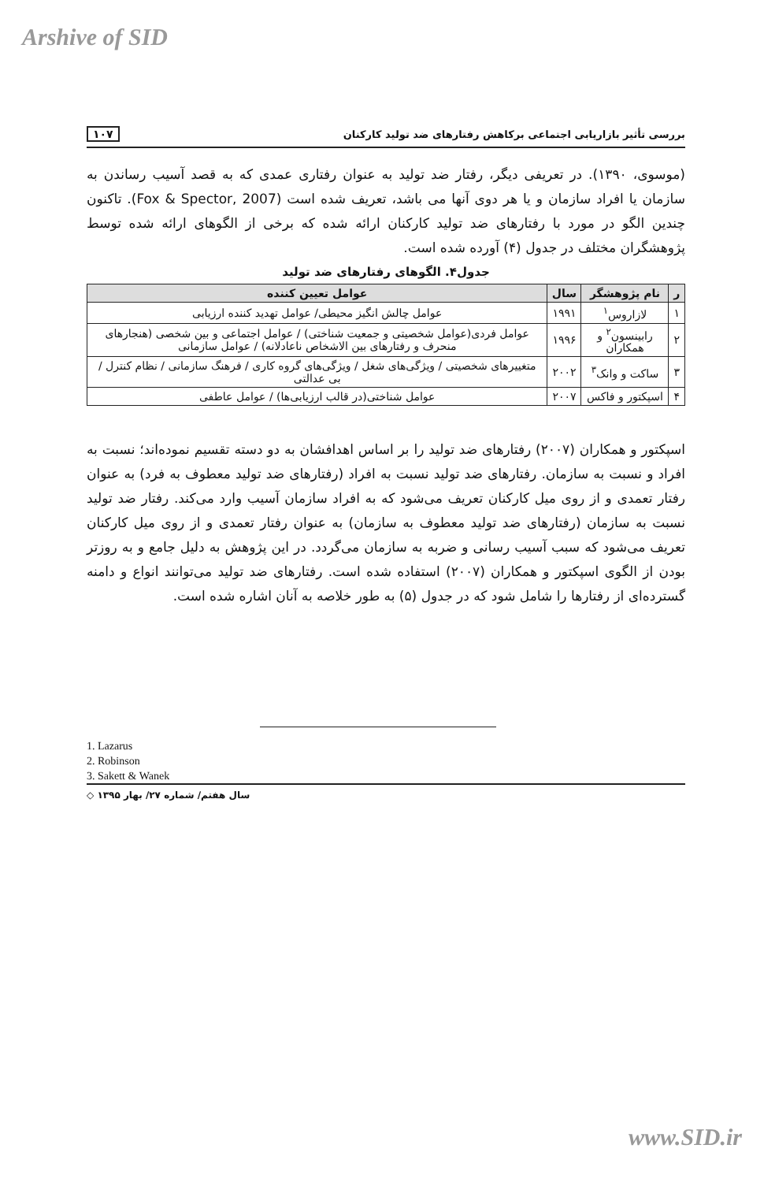Arshive of SID
بررسی تأثیر بازاریابی اجتماعی برکاهش رفتارهای ضد تولید کارکنان ۱۰۷
(موسوی، ۱۳۹۰). در تعریفی دیگر، رفتار ضد تولید به عنوان رفتاری عمدی که به قصد آسیب رساندن به سازمان یا افراد سازمان و یا هر دوی آنها می باشد، تعریف شده است (Fox & Spector, 2007). تاکنون چندین الگو در مورد با رفتارهای ضد تولید کارکنان ارائه شده که برخی از الگوهای ارائه شده توسط پژوهشگران مختلف در جدول (۴) آورده شده است.
جدول۴. الگوهای رفتارهای ضد تولید
| ر | نام پژوهشگر | سال | عوامل تعیین کننده |
| --- | --- | --- | --- |
| ۱ | لازاروس<sup>۱</sup> | ۱۹۹۱ | عوامل چالش انگیز محیطی/ عوامل تهدید کننده ارزیابی |
| ۲ | رابینسون<sup>۲</sup> و همکاران | ۱۹۹۶ | عوامل فردی(عوامل شخصیتی و جمعیت شناختی) / عوامل اجتماعی و بین شخصی (هنجارهای منحرف و رفتارهای بین الاشخاص ناعادلانه) / عوامل سازمانی |
| ۳ | ساکت و وانک<sup>۳</sup> | ۲۰۰۲ | متغییرهای شخصیتی / ویژگی‌های شغل / ویژگی‌های گروه کاری / فرهنگ سازمانی / نظام کنترل / بی عدالتی |
| ۴ | اسپکتور و فاکس | ۲۰۰۷ | عوامل شناختی(در قالب ارزیابی‌ها) / عوامل عاطفی |
اسپکتور و همکاران (۲۰۰۷) رفتارهای ضد تولید را بر اساس اهدافشان به دو دسته تقسیم نموده‌اند؛ نسبت به افراد و نسبت به سازمان. رفتارهای ضد تولید نسبت به افراد (رفتارهای ضد تولید معطوف به فرد) به عنوان رفتار تعمدی و از روی میل کارکنان تعریف می‌شود که به افراد سازمان آسیب وارد می‌کند. رفتار ضد تولید نسبت به سازمان (رفتارهای ضد تولید معطوف به سازمان) به عنوان رفتار تعمدی و از روی میل کارکنان تعریف می‌شود که سبب آسیب رسانی و ضربه به سازمان می‌گردد. در این پژوهش به دلیل جامع و به روزتر بودن از الگوی اسپکتور و همکاران (۲۰۰۷) استفاده شده است. رفتارهای ضد تولید می‌توانند انواع و دامنه گسترده‌ای از رفتارها را شامل شود که در جدول (۵) به طور خلاصه به آنان اشاره شده است.
1. Lazarus
2. Robinson
3. Sakett & Wanek
سال هفتم/ شماره ۲۷/ بهار ۱۳۹۵ ◇
www.SID.ir